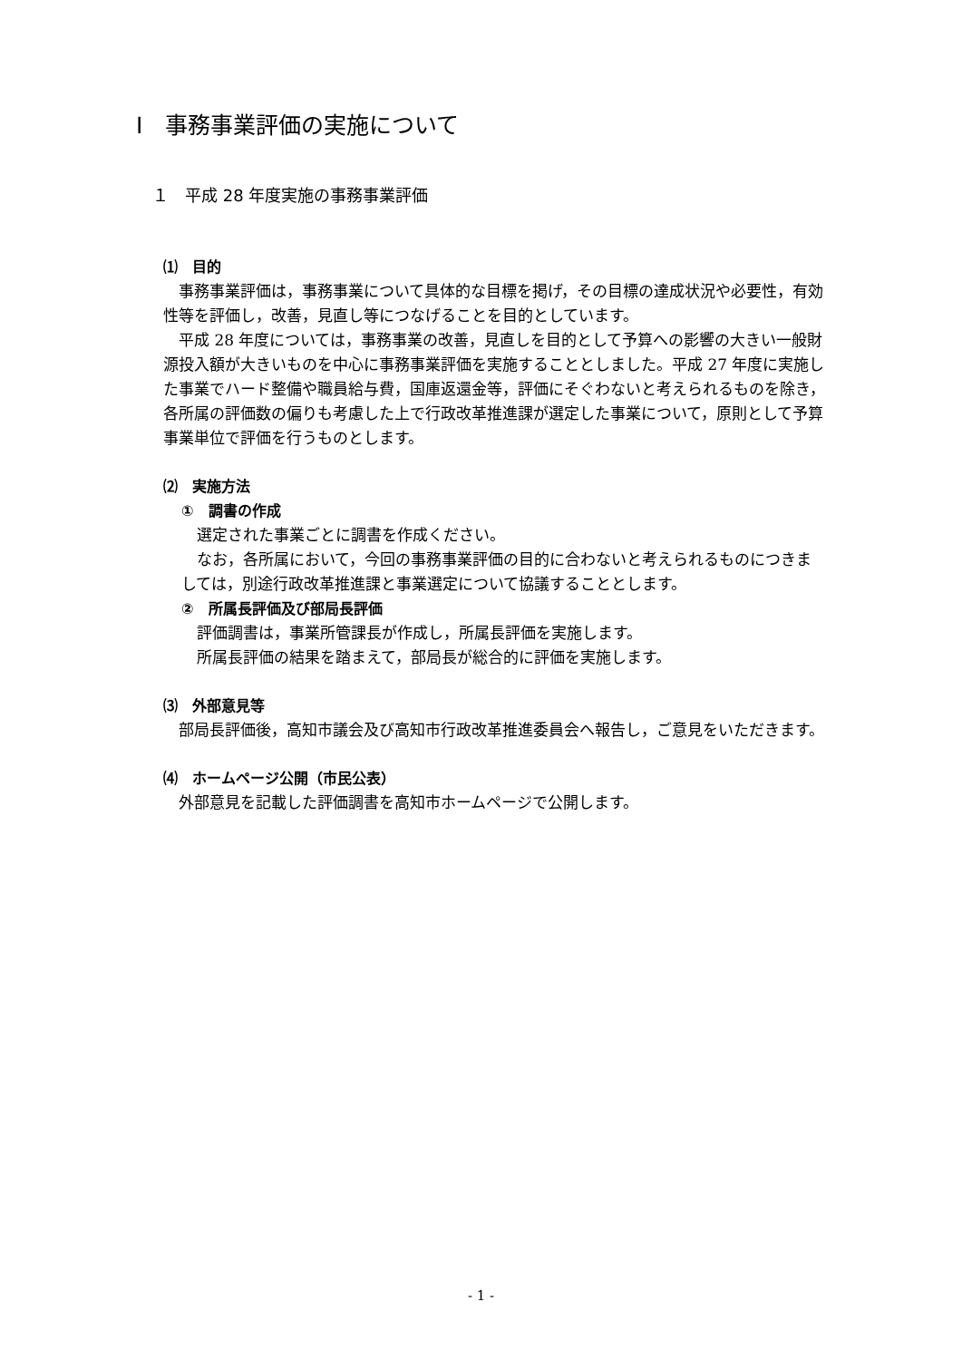Ⅰ　事務事業評価の実施について
１　平成 28 年度実施の事務事業評価
⑴　目的
事務事業評価は，事務事業について具体的な目標を掲げ，その目標の達成状況や必要性，有効性等を評価し，改善，見直し等につなげることを目的としています。
平成 28 年度については，事務事業の改善，見直しを目的として予算への影響の大きい一般財源投入額が大きいものを中心に事務事業評価を実施することとしました。平成 27 年度に実施した事業でハード整備や職員給与費，国庫返還金等，評価にそぐわないと考えられるものを除き，各所属の評価数の偏りも考慮した上で行政改革推進課が選定した事業について，原則として予算事業単位で評価を行うものとします。
⑵　実施方法
①　調書の作成
選定された事業ごとに調書を作成ください。
なお，各所属において，今回の事務事業評価の目的に合わないと考えられるものにつきましては，別途行政改革推進課と事業選定について協議することとします。
②　所属長評価及び部局長評価
評価調書は，事業所管課長が作成し，所属長評価を実施します。
所属長評価の結果を踏まえて，部局長が総合的に評価を実施します。
⑶　外部意見等
部局長評価後，高知市議会及び高知市行政改革推進委員会へ報告し，ご意見をいただきます。
⑷　ホームページ公開（市民公表）
外部意見を記載した評価調書を高知市ホームページで公開します。
- 1 -